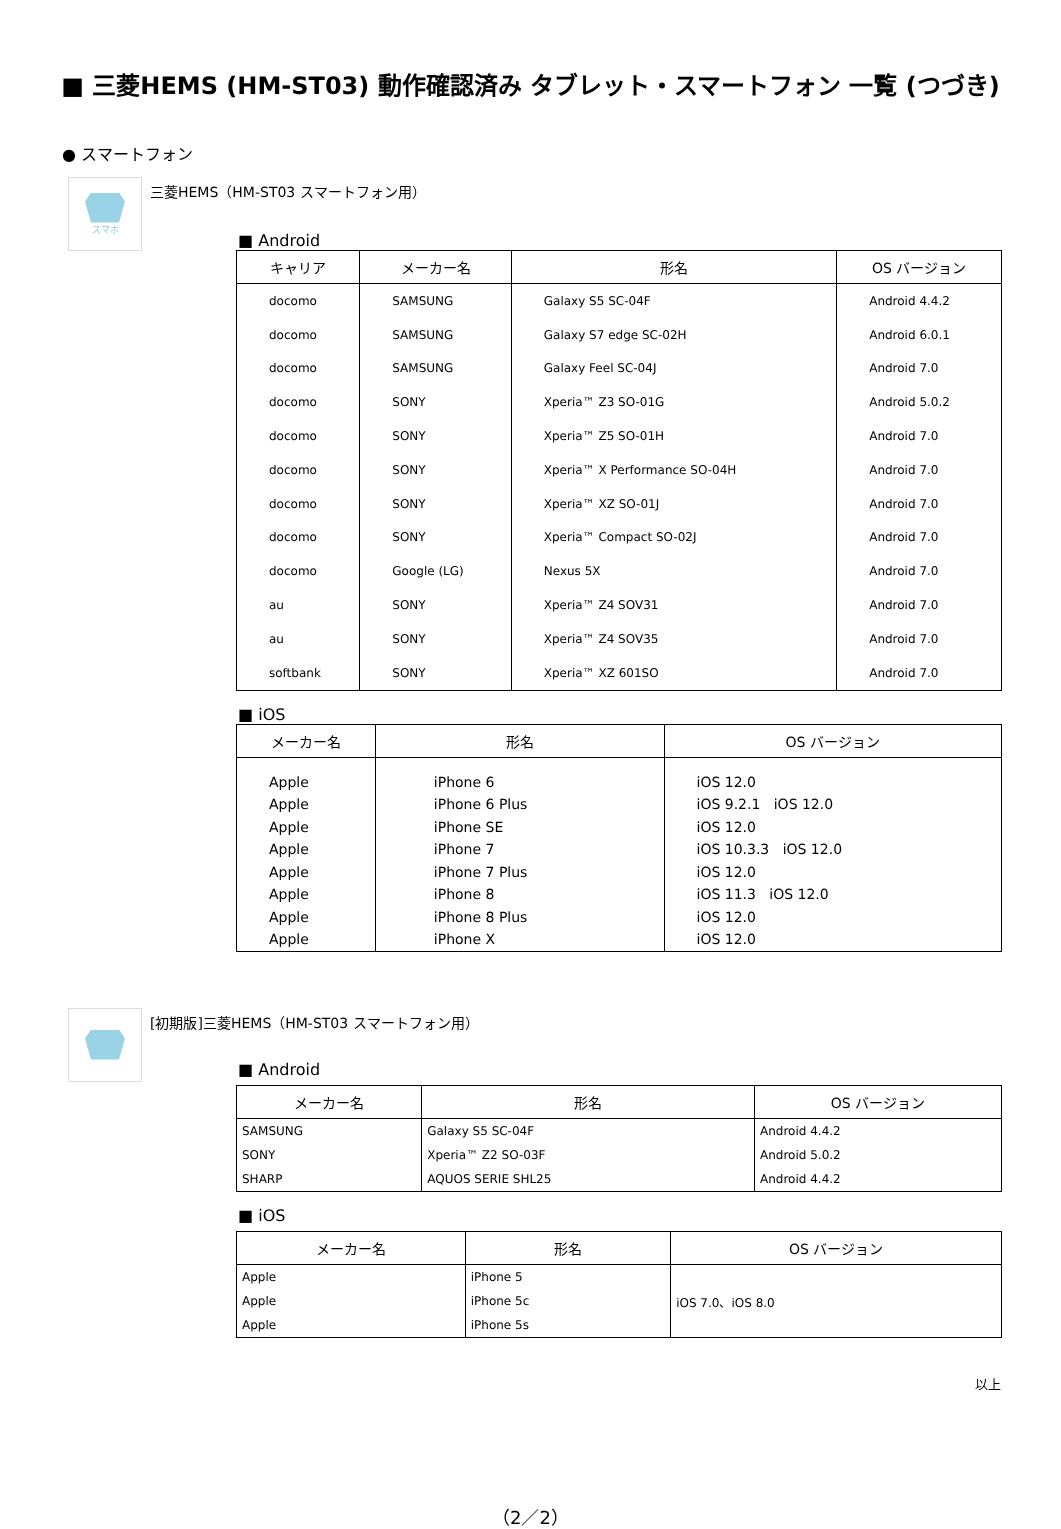■ 三菱HEMS (HM-ST03) 動作確認済み タブレット・スマートフォン 一覧 (つづき)
● スマートフォン
スマホ
三菱HEMS（HM-ST03 スマートフォン用）
■ Android
| キャリア | メーカー名 | 形名 | OS バージョン |
| --- | --- | --- | --- |
| docomo | SAMSUNG | Galaxy S5 SC-04F | Android 4.4.2 |
| docomo | SAMSUNG | Galaxy S7 edge SC-02H | Android 6.0.1 |
| docomo | SAMSUNG | Galaxy Feel SC-04J | Android 7.0 |
| docomo | SONY | Xperia™ Z3 SO-01G | Android 5.0.2 |
| docomo | SONY | Xperia™ Z5 SO-01H | Android 7.0 |
| docomo | SONY | Xperia™ X Performance SO-04H | Android 7.0 |
| docomo | SONY | Xperia™ XZ SO-01J | Android 7.0 |
| docomo | SONY | Xperia™ Compact SO-02J | Android 7.0 |
| docomo | Google (LG) | Nexus 5X | Android 7.0 |
| au | SONY | Xperia™ Z4 SOV31 | Android 7.0 |
| au | SONY | Xperia™ Z4 SOV35 | Android 7.0 |
| softbank | SONY | Xperia™ XZ 601SO | Android 7.0 |
■ iOS
| メーカー名 | 形名 | OS バージョン |
| --- | --- | --- |
| Apple | iPhone 6 | iOS 12.0 |
| Apple | iPhone 6 Plus | iOS 9.2.1 iOS 12.0 |
| Apple | iPhone SE | iOS 12.0 |
| Apple | iPhone 7 | iOS 10.3.3 iOS 12.0 |
| Apple | iPhone 7 Plus | iOS 12.0 |
| Apple | iPhone 8 | iOS 11.3 iOS 12.0 |
| Apple | iPhone 8 Plus | iOS 12.0 |
| Apple | iPhone X | iOS 12.0 |
[初期版]三菱HEMS（HM-ST03 スマートフォン用）
■ Android
| メーカー名 | 形名 | OS バージョン |
| --- | --- | --- |
| SAMSUNG | Galaxy S5 SC-04F | Android 4.4.2 |
| SONY | Xperia™ Z2 SO-03F | Android 5.0.2 |
| SHARP | AQUOS SERIE SHL25 | Android 4.4.2 |
■ iOS
| メーカー名 | 形名 | OS バージョン |
| --- | --- | --- |
| Apple | iPhone 5 | iOS 7.0、iOS 8.0 |
| Apple | iPhone 5c | |
| Apple | iPhone 5s | |
以上
（2／2）